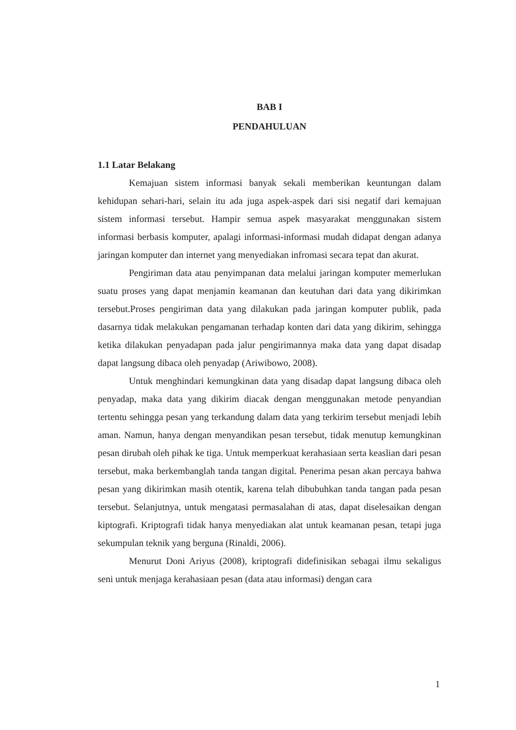BAB I
PENDAHULUAN
1.1 Latar Belakang
Kemajuan sistem informasi banyak sekali memberikan keuntungan dalam kehidupan sehari-hari, selain itu ada juga aspek-aspek dari sisi negatif dari kemajuan sistem informasi tersebut. Hampir semua aspek masyarakat menggunakan sistem informasi berbasis komputer, apalagi informasi-informasi mudah didapat dengan adanya jaringan komputer dan internet yang menyediakan infromasi secara tepat dan akurat.
Pengiriman data atau penyimpanan data melalui jaringan komputer memerlukan suatu proses yang dapat menjamin keamanan dan keutuhan dari data yang dikirimkan tersebut.Proses pengiriman data yang dilakukan pada jaringan komputer publik, pada dasarnya tidak melakukan pengamanan terhadap konten dari data yang dikirim, sehingga ketika dilakukan penyadapan pada jalur pengirimannya maka data yang dapat disadap dapat langsung dibaca oleh penyadap (Ariwibowo, 2008).
Untuk menghindari kemungkinan data yang disadap dapat langsung dibaca oleh penyadap, maka data yang dikirim diacak dengan menggunakan metode penyandian tertentu sehingga pesan yang terkandung dalam data yang terkirim tersebut menjadi lebih aman. Namun, hanya dengan menyandikan pesan tersebut, tidak menutup kemungkinan pesan dirubah oleh pihak ke tiga. Untuk memperkuat kerahasiaan serta keaslian dari pesan tersebut, maka berkembanglah tanda tangan digital. Penerima pesan akan percaya bahwa pesan yang dikirimkan masih otentik, karena telah dibubuhkan tanda tangan pada pesan tersebut. Selanjutnya, untuk mengatasi permasalahan di atas, dapat diselesaikan dengan kiptografi. Kriptografi tidak hanya menyediakan alat untuk keamanan pesan, tetapi juga sekumpulan teknik yang berguna (Rinaldi, 2006).
Menurut Doni Ariyus (2008), kriptografi didefinisikan sebagai ilmu sekaligus seni untuk menjaga kerahasiaan pesan (data atau informasi) dengan cara
1